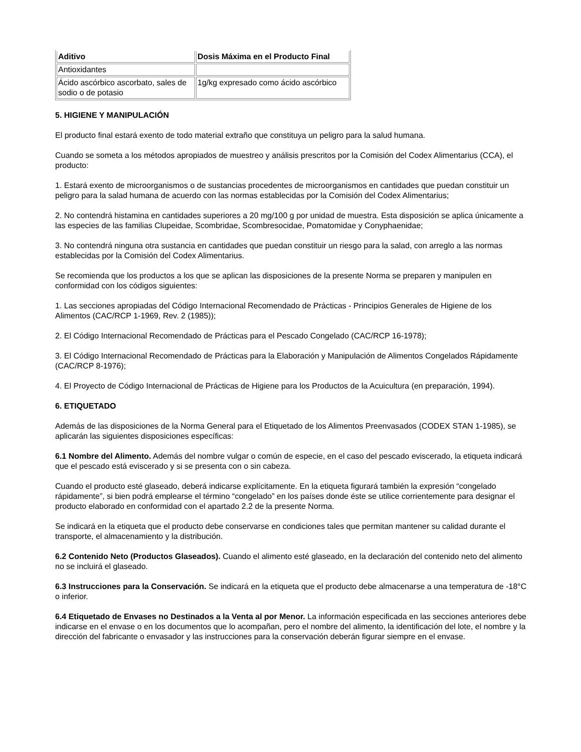| Aditivo | Dosis Máxima en el Producto Final |
| --- | --- |
| Antioxidantes | |
| Ácido ascórbico ascorbato, sales de sodio o de potasio | 1g/kg expresado como ácido ascórbico |
5. HIGIENE Y MANIPULACIÓN
El producto final estará exento de todo material extraño que constituya un peligro para la salud humana.
Cuando se someta a los métodos apropiados de muestreo y análisis prescritos por la Comisión del Codex Alimentarius (CCA), el producto:
1. Estará exento de microorganismos o de sustancias procedentes de microorganismos en cantidades que puedan constituir un peligro para la salad humana de acuerdo con las normas establecidas por la Comisión del Codex Alimentarius;
2. No contendrá histamina en cantidades superiores a 20 mg/100 g por unidad de muestra. Esta disposición se aplica únicamente a las especies de las familias Clupeidae, Scombridae, Scombresocidae, Pomatomidae y Conyphaenidae;
3. No contendrá ninguna otra sustancia en cantidades que puedan constituir un riesgo para la salad, con arreglo a las normas establecidas por la Comisión del Codex Alimentarius.
Se recomienda que los productos a los que se aplican las disposiciones de la presente Norma se preparen y manipulen en conformidad con los códigos siguientes:
1. Las secciones apropiadas del Código Internacional Recomendado de Prácticas - Principios Generales de Higiene de los Alimentos (CAC/RCP 1-1969, Rev. 2 (1985));
2. El Código Internacional Recomendado de Prácticas para el Pescado Congelado (CAC/RCP 16-1978);
3. El Código Internacional Recomendado de Prácticas para la Elaboración y Manipulación de Alimentos Congelados Rápidamente (CAC/RCP 8-1976);
4. El Proyecto de Código Internacional de Prácticas de Higiene para los Productos de la Acuicultura (en preparación, 1994).
6. ETIQUETADO
Además de las disposiciones de la Norma General para el Etiquetado de los Alimentos Preenvasados (CODEX STAN 1-1985), se aplicarán las siguientes disposiciones específicas:
6.1 Nombre del Alimento. Además del nombre vulgar o común de especie, en el caso del pescado eviscerado, la etiqueta indicará que el pescado está eviscerado y si se presenta con o sin cabeza.
Cuando el producto esté glaseado, deberá indicarse explícitamente. En la etiqueta figurará también la expresión “congelado rápidamente”, si bien podrá emplearse el término “congelado” en los países donde éste se utilice corrientemente para designar el producto elaborado en conformidad con el apartado 2.2 de la presente Norma.
Se indicará en la etiqueta que el producto debe conservarse en condiciones tales que permitan mantener su calidad durante el transporte, el almacenamiento y la distribución.
6.2 Contenido Neto (Productos Glaseados). Cuando el alimento esté glaseado, en la declaración del contenido neto del alimento no se incluirá el glaseado.
6.3 Instrucciones para la Conservación. Se indicará en la etiqueta que el producto debe almacenarse a una temperatura de -18°C o inferior.
6.4 Etiquetado de Envases no Destinados a la Venta al por Menor. La información especificada en las secciones anteriores debe indicarse en el envase o en los documentos que lo acompañan, pero el nombre del alimento, la identificación del lote, el nombre y la dirección del fabricante o envasador y las instrucciones para la conservación deberán figurar siempre en el envase.